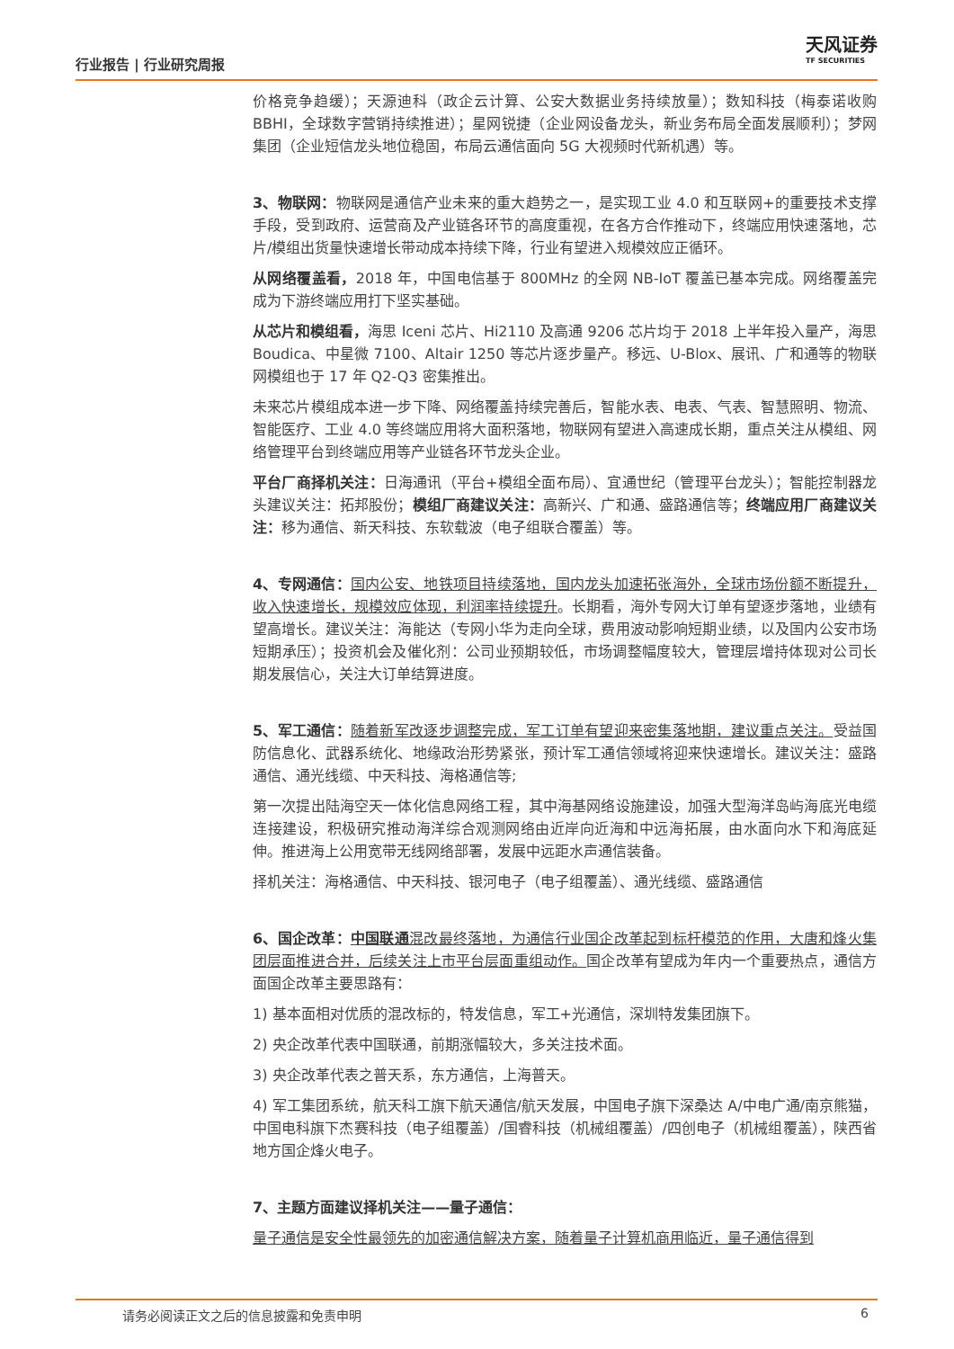行业报告 | 行业研究周报
天风证券
TF SECURITIES
价格竞争趋缓）；天源迪科（政企云计算、公安大数据业务持续放量）；数知科技（梅泰诺收购 BBHI，全球数字营销持续推进）；星网锐捷（企业网设备龙头，新业务布局全面发展顺利）；梦网集团（企业短信龙头地位稳固，布局云通信面向 5G 大视频时代新机遇）等。
3、物联网：物联网是通信产业未来的重大趋势之一，是实现工业 4.0 和互联网+的重要技术支撑手段，受到政府、运营商及产业链各环节的高度重视，在各方合作推动下，终端应用快速落地，芯片/模组出货量快速增长带动成本持续下降，行业有望进入规模效应正循环。
从网络覆盖看，2018 年，中国电信基于 800MHz 的全网 NB-IoT 覆盖已基本完成。网络覆盖完成为下游终端应用打下坚实基础。
从芯片和模组看，海思 Iceni 芯片、Hi2110 及高通 9206 芯片均于 2018 上半年投入量产，海思 Boudica、中星微 7100、Altair 1250 等芯片逐步量产。移远、U-Blox、展讯、广和通等的物联网模组也于 17 年 Q2-Q3 密集推出。
未来芯片模组成本进一步下降、网络覆盖持续完善后，智能水表、电表、气表、智慧照明、物流、智能医疗、工业 4.0 等终端应用将大面积落地，物联网有望进入高速成长期，重点关注从模组、网络管理平台到终端应用等产业链各环节龙头企业。
平台厂商择机关注：日海通讯（平台+模组全面布局）、宜通世纪（管理平台龙头）；智能控制器龙头建议关注：拓邦股份；模组厂商建议关注：高新兴、广和通、盛路通信等；终端应用厂商建议关注：移为通信、新天科技、东软载波（电子组联合覆盖）等。
4、专网通信：国内公安、地铁项目持续落地，国内龙头加速拓张海外，全球市场份额不断提升，收入快速增长，规模效应体现，利润率持续提升。长期看，海外专网大订单有望逐步落地，业绩有望高增长。建议关注：海能达（专网小华为走向全球，费用波动影响短期业绩，以及国内公安市场短期承压）；投资机会及催化剂：公司业预期较低，市场调整幅度较大，管理层增持体现对公司长期发展信心，关注大订单结算进度。
5、军工通信：随着新军改逐步调整完成，军工订单有望迎来密集落地期，建议重点关注。受益国防信息化、武器系统化、地缘政治形势紧张，预计军工通信领域将迎来快速增长。建议关注：盛路通信、通光线缆、中天科技、海格通信等;
第一次提出陆海空天一体化信息网络工程，其中海基网络设施建设，加强大型海洋岛屿海底光电缆连接建设，积极研究推动海洋综合观测网络由近岸向近海和中远海拓展，由水面向水下和海底延伸。推进海上公用宽带无线网络部署，发展中远距水声通信装备。
择机关注：海格通信、中天科技、银河电子（电子组覆盖）、通光线缆、盛路通信
6、国企改革：中国联通混改最终落地，为通信行业国企改革起到标杆模范的作用，大唐和烽火集团层面推进合并，后续关注上市平台层面重组动作。国企改革有望成为年内一个重要热点，通信方面国企改革主要思路有：
1) 基本面相对优质的混改标的，特发信息，军工+光通信，深圳特发集团旗下。
2) 央企改革代表中国联通，前期涨幅较大，多关注技术面。
3) 央企改革代表之普天系，东方通信，上海普天。
4) 军工集团系统，航天科工旗下航天通信/航天发展，中国电子旗下深桑达 A/中电广通/南京熊猫，中国电科旗下杰赛科技（电子组覆盖）/国睿科技（机械组覆盖）/四创电子（机械组覆盖），陕西省地方国企烽火电子。
7、主题方面建议择机关注——量子通信：
量子通信是安全性最领先的加密通信解决方案，随着量子计算机商用临近，量子通信得到
请务必阅读正文之后的信息披露和免责申明 6